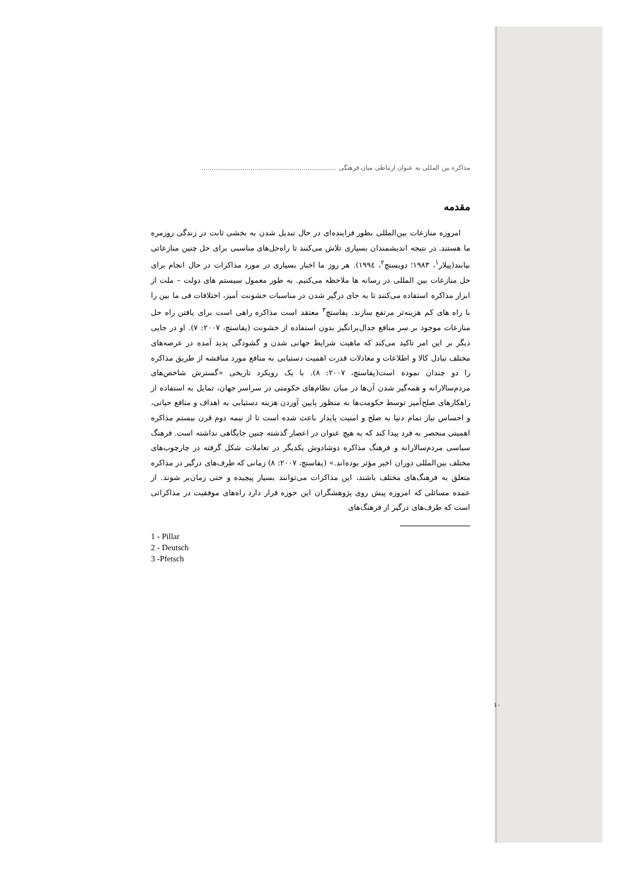مذاکره بین المللی به عنوان ارتباطی میان فرهنگی ..................................................................
مقدمه
امروزه منازعات بین‌المللی بطور فزاینده‌ای در حال تبدیل شدن به بخشی ثابت در زندگی روزمره ما هستند. در نتیجه اندیشمندان بسیاری تلاش می‌کنند تا راه‌حل‌های مناسبی برای حل چنین منازعاتی بیابند(پیلار<sup>۱</sup>، ۱۹۸۳؛ دویستچ<sup>۲</sup>، ۱۹۹٤). هر روز ما اخبار بسیاری در مورد مذاکرات در حال انجام برای حل منازعات بین المللی در رسانه ها ملاحظه می‌کنیم. به طور معمول سیستم های دولت – ملت از ابزار مذاکره استفاده می‌کنند تا به جای درگیر شدن در مناسبات خشونت آمیز، اختلافات فی ما بین را با راه های کم هزینه‌تر مرتفع سازند. پفاستچ<sup>۳</sup> معتقد است مذاکره راهی است برای یافتن راه حل منازعات موجود بر سر منافع جدال‌برانگیز بدون استفاده از خشونت (پفاستچ، ۲۰۰۷: ۷). او در جایی دیگر بر این امر تاکید می‌کند که ماهیت شرایط جهانی شدن و گشودگی پدید آمده در عرصه‌های مختلف تبادل کالا و اطلاعات و معادلات قدرت اهمیت دستیابی به منافع مورد مناقشه از طریق مذاکره را دو چندان نموده است(پفاستچ، ۲۰۰۷: ۸). با یک رویکرد تاریخی «گسترش شاخص‌های مردم‌سالارانه و همه‌گیر شدن آن‌ها در میان نظام‌های حکومتی در سراسر جهان، تمایل به استفاده از راهکارهای صلح‌آمیز توسط حکومت‌ها به منظور پایین آوردن هزینه دستیابی به اهداف و منافع حیاتی، و احساس نیاز تمام دنیا به صلح و امنیت پایدار باعث شده است تا از نیمه دوم قرن بیستم مذاکره اهمیتی منحصر به فرد پیدا کند که به هیچ عنوان در اعصار گذشته چنین جایگاهی نداشته است. فرهنگ سیاسی مردم‌سالارانه و فرهنگ مذاکره دوشادوش یکدیگر در تعاملات شکل گرفته در چارچوب‌های مختلف بین‌المللی دوران اخیر مؤثر بوده‌اند.» (پفاستچ، ۲۰۰۷: ۸) زمانی که طرف‌های درگیر در مذاکره متعلق به فرهنگ‌های مختلف باشند، این مذاکرات می‌توانند بسیار پیچیده و حتی زمان‌بر شوند. از عمده مسائلی که امروزه پیش روی پژوهشگران این حوزه قرار دارد راه‌های موفقیت در مذاکراتی است که طرف‌های درگیر از فرهنگ‌های
1 - Pillar
2 - Deutsch
3 -Pfetsch
۱۰